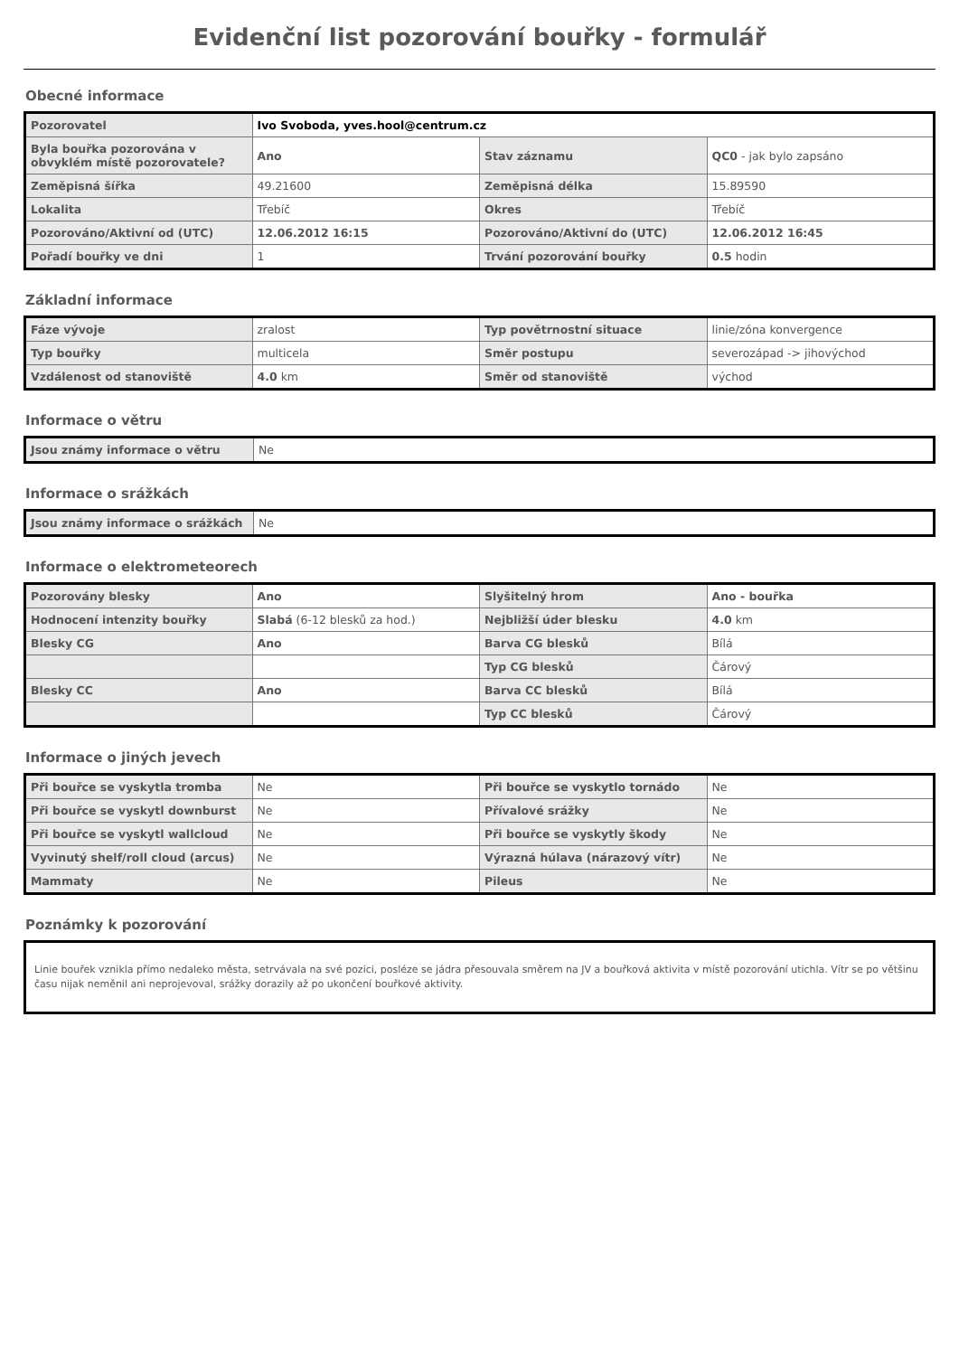Evidenční list pozorování bouřky - formulář
Obecné informace
| Pozorovatel | Ivo Svoboda, yves.hool@centrum.cz | | |
| Byla bouřka pozorována v obvyklém místě pozorovatele? | Ano | Stav záznamu | QC0 - jak bylo zapsáno |
| Zeměpisná šířka | 49.21600 | Zeměpisná délka | 15.89590 |
| Lokalita | Třebíč | Okres | Třebíč |
| Pozorováno/Aktivní od (UTC) | 12.06.2012 16:15 | Pozorováno/Aktivní do (UTC) | 12.06.2012 16:45 |
| Pořadí bouřky ve dni | 1 | Trvání pozorování bouřky | 0.5 hodin |
Základní informace
| Fáze vývoje | zralost | Typ povětrnostní situace | linie/zóna konvergence |
| Typ bouřky | multicela | Směr postupu | severozápad -> jihovýchod |
| Vzdálenost od stanoviště | 4.0 km | Směr od stanoviště | východ |
Informace o větru
| Jsou známy informace o větru | Ne |
Informace o srážkách
| Jsou známy informace o srážkách | Ne |
Informace o elektrometeorech
| Pozorovány blesky | Ano | Slyšitelný hrom | Ano - bouřka |
| Hodnocení intenzity bouřky | Slabá (6-12 blesků za hod.) | Nejbližší úder blesku | 4.0 km |
| Blesky CG | Ano | Barva CG blesků | Bílá |
| | | Typ CG blesků | Čárový |
| Blesky CC | Ano | Barva CC blesků | Bílá |
| | | Typ CC blesků | Čárový |
Informace o jiných jevech
| Při bouřce se vyskytla tromba | Ne | Při bouřce se vyskytlo tornádo | Ne |
| Při bouřce se vyskytl downburst | Ne | Přívalové srážky | Ne |
| Při bouřce se vyskytl wallcloud | Ne | Při bouřce se vyskytly škody | Ne |
| Vyvinutý shelf/roll cloud (arcus) | Ne | Výrazná húlava (nárazový vítr) | Ne |
| Mammaty | Ne | Pileus | Ne |
Poznámky k pozorování
Linie bouřek vznikla přímo nedaleko města, setrvávala na své pozici, posléze se jádra přesouvala směrem na JV a bouřková aktivita v místě pozorování utichla. Vítr se po většinu času nijak neměnil ani neprojevoval, srážky dorazily až po ukončení bouřkové aktivity.